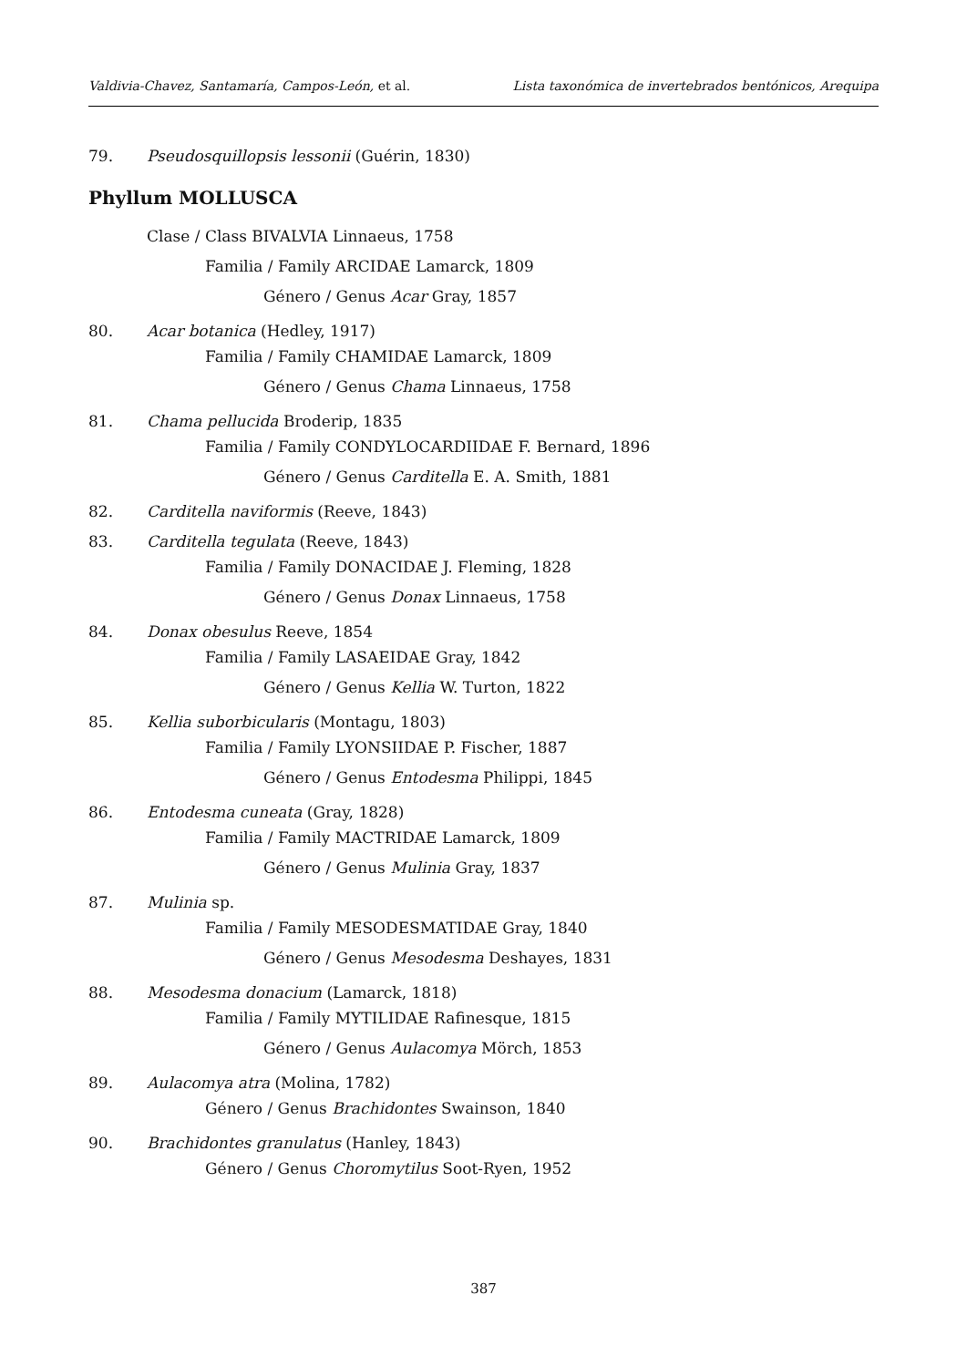Valdivia-Chavez, Santamaría, Campos-León, et al. Lista taxonómica de invertebrados bentónicos, Arequipa
79. Pseudosquillopsis lessonii (Guérin, 1830)
Phyllum MOLLUSCA
Clase / Class BIVALVIA Linnaeus, 1758
Familia / Family ARCIDAE Lamarck, 1809
Género / Genus Acar Gray, 1857
80. Acar botanica (Hedley, 1917)
Familia / Family CHAMIDAE Lamarck, 1809
Género / Genus Chama Linnaeus, 1758
81. Chama pellucida Broderip, 1835
Familia / Family CONDYLOCARDIIDAE F. Bernard, 1896
Género / Genus Carditella E. A. Smith, 1881
82. Carditella naviformis (Reeve, 1843)
83. Carditella tegulata (Reeve, 1843)
Familia / Family DONACIDAE J. Fleming, 1828
Género / Genus Donax Linnaeus, 1758
84. Donax obesulus Reeve, 1854
Familia / Family LASAEIDAE Gray, 1842
Género / Genus Kellia W. Turton, 1822
85. Kellia suborbicularis (Montagu, 1803)
Familia / Family LYONSIIDAE P. Fischer, 1887
Género / Genus Entodesma Philippi, 1845
86. Entodesma cuneata (Gray, 1828)
Familia / Family MACTRIDAE Lamarck, 1809
Género / Genus Mulinia Gray, 1837
87. Mulinia sp.
Familia / Family MESODESMATIDAE Gray, 1840
Género / Genus Mesodesma Deshayes, 1831
88. Mesodesma donacium (Lamarck, 1818)
Familia / Family MYTILIDAE Rafinesque, 1815
Género / Genus Aulacomya Mörch, 1853
89. Aulacomya atra (Molina, 1782)
Género / Genus Brachidontes Swainson, 1840
90. Brachidontes granulatus (Hanley, 1843)
Género / Genus Choromytilus Soot-Ryen, 1952
387